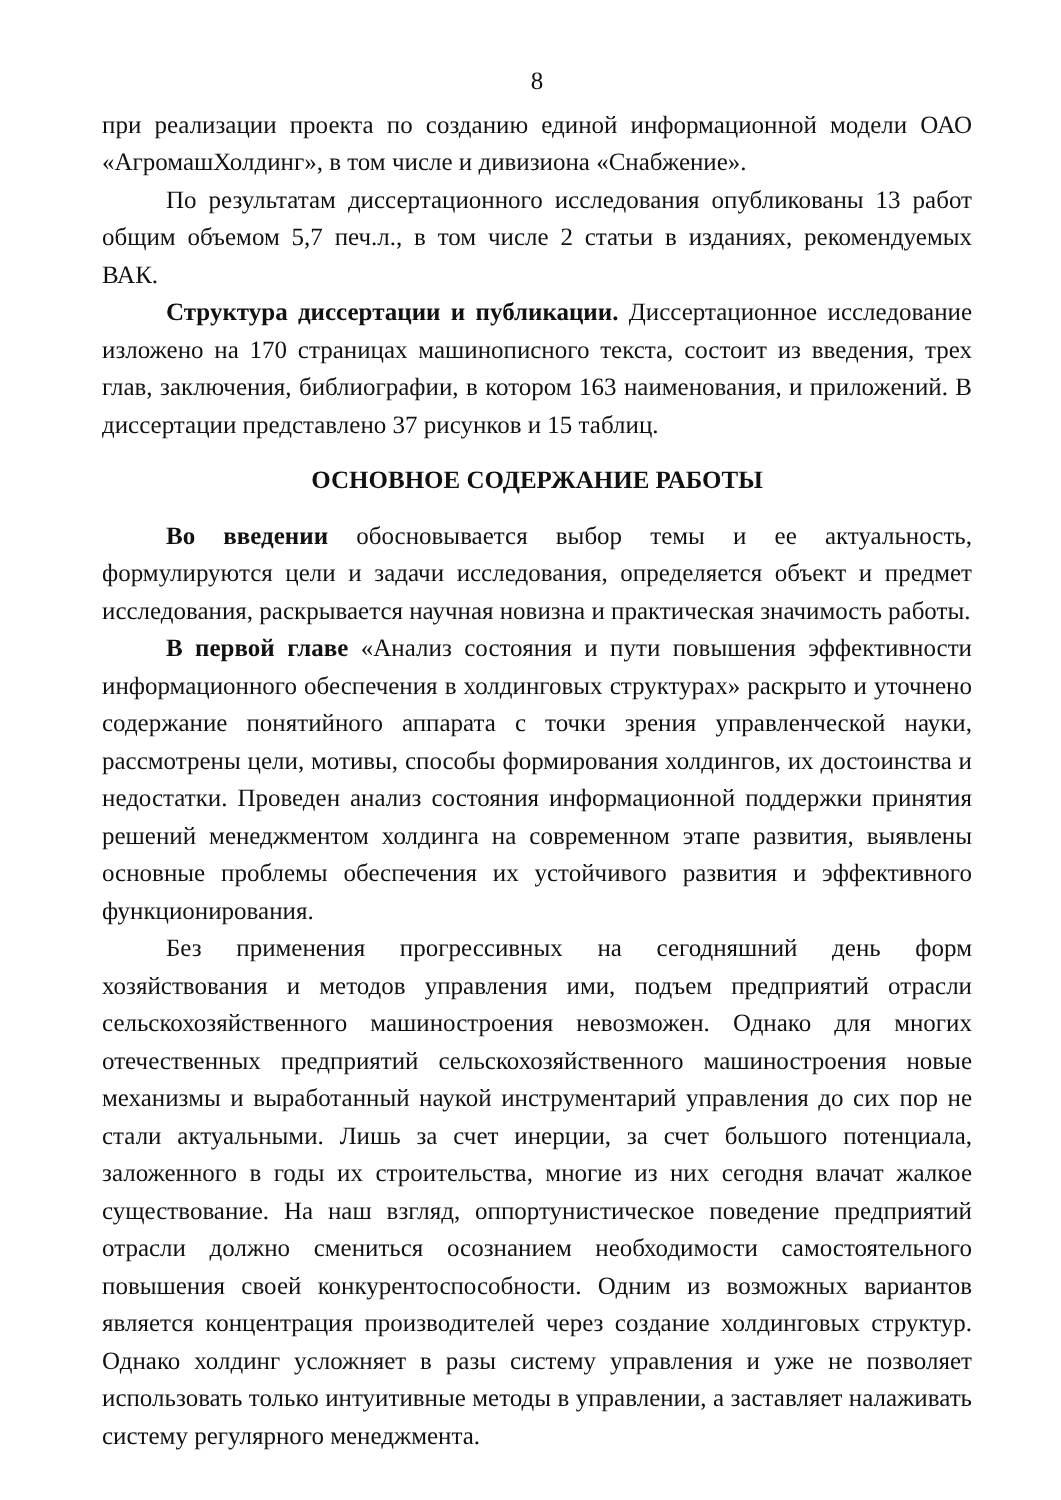8
при реализации проекта по созданию единой информационной модели ОАО «АгромашХолдинг», в том числе и дивизиона «Снабжение».
По результатам диссертационного исследования опубликованы 13 работ общим объемом 5,7 печ.л., в том числе 2 статьи в изданиях, рекомендуемых ВАК.
Структура диссертации и публикации. Диссертационное исследование изложено на 170 страницах машинописного текста, состоит из введения, трех глав, заключения, библиографии, в котором 163 наименования, и приложений. В диссертации представлено 37 рисунков и 15 таблиц.
ОСНОВНОЕ СОДЕРЖАНИЕ РАБОТЫ
Во введении обосновывается выбор темы и ее актуальность, формулируются цели и задачи исследования, определяется объект и предмет исследования, раскрывается научная новизна и практическая значимость работы.
В первой главе «Анализ состояния и пути повышения эффективности информационного обеспечения в холдинговых структурах» раскрыто и уточнено содержание понятийного аппарата с точки зрения управленческой науки, рассмотрены цели, мотивы, способы формирования холдингов, их достоинства и недостатки. Проведен анализ состояния информационной поддержки принятия решений менеджментом холдинга на современном этапе развития, выявлены основные проблемы обеспечения их устойчивого развития и эффективного функционирования.
Без применения прогрессивных на сегодняшний день форм хозяйствования и методов управления ими, подъем предприятий отрасли сельскохозяйственного машиностроения невозможен. Однако для многих отечественных предприятий сельскохозяйственного машиностроения новые механизмы и выработанный наукой инструментарий управления до сих пор не стали актуальными. Лишь за счет инерции, за счет большого потенциала, заложенного в годы их строительства, многие из них сегодня влачат жалкое существование. На наш взгляд, оппортунистическое поведение предприятий отрасли должно смениться осознанием необходимости самостоятельного повышения своей конкурентоспособности. Одним из возможных вариантов является концентрация производителей через создание холдинговых структур. Однако холдинг усложняет в разы систему управления и уже не позволяет использовать только интуитивные методы в управлении, а заставляет налаживать систему регулярного менеджмента.